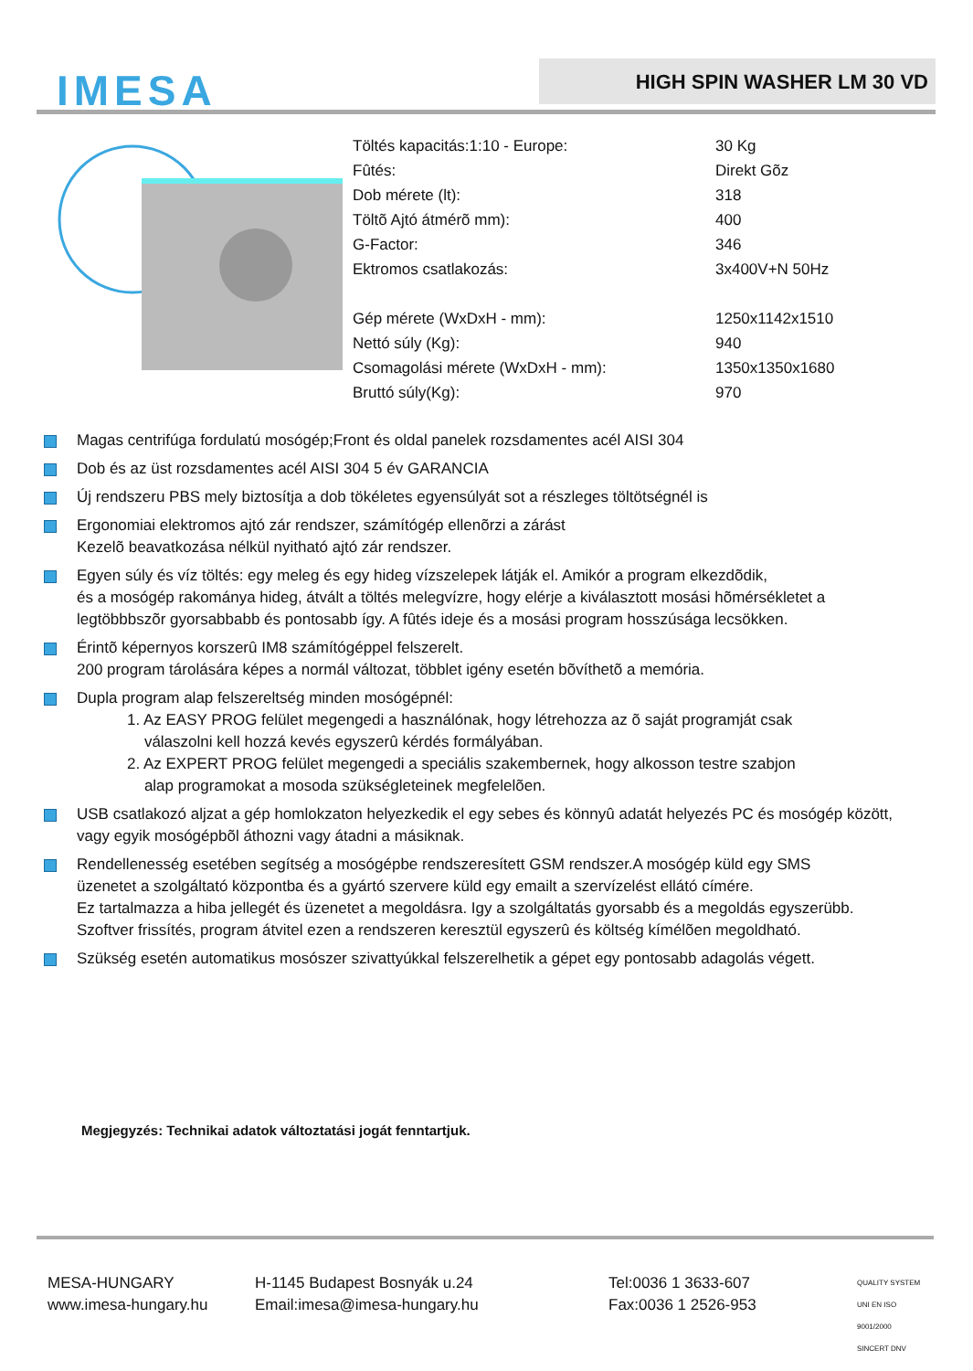IMESA HIGH SPIN WASHER LM 30 VD
| Töltés kapacitás:1:10 - Europe: | 30 Kg |
| Fûtés: | Direkt Gõz |
| Dob mérete (lt): | 318 |
| Töltõ Ajtó átmérõ mm): | 400 |
| G-Factor: | 346 |
| Ektromos csatlakozás: | 3x400V+N 50Hz |
| Gép mérete (WxDxH - mm): | 1250x1142x1510 |
| Nettó súly (Kg): | 940 |
| Csomagolási mérete (WxDxH - mm): | 1350x1350x1680 |
| Bruttó súly(Kg): | 970 |
Magas centrifúga fordulatú mosógép;Front és oldal panelek rozsdamentes acél AISI 304
Dob és az üst rozsdamentes acél AISI 304 5 év GARANCIA
Új rendszeru PBS mely biztosítja a dob tökéletes egyensúlyát sot a részleges töltötségnél is
Ergonomiai elektromos ajtó zár rendszer, számítógép ellenõrzi a zárást
Kezelõ beavatkozása nélkül nyitható ajtó zár rendszer.
Egyen súly és víz töltés: egy meleg és egy hideg vízszelepek látják el. Amikór a program elkezdõdik,
és a mosógép rakománya hideg, átvált a töltés melegvízre, hogy elérje a kiválasztott mosási hõmérsékletet a
legtöbbbszõr gyorsabbabb és pontosabb így. A fûtés ideje és a mosási program hosszúsága lecsökken.
Érintõ képernyos korszerû IM8 számítógéppel felszerelt.
200 program tárolására képes a normál változat, többlet igény esetén bõvíthetõ a memória.
Dupla program alap felszereltség minden mosógépnél:
1. Az EASY PROG felület megengedi a használónak, hogy létrehozza az õ saját programját csak
válaszolni kell hozzá kevés egyszerû kérdés formályában.
2. Az EXPERT PROG felület megengedi a speciális szakembernek, hogy alkosson testre szabjon
alap programokat a mosoda szükségleteinek megfelelõen.
USB csatlakozó aljzat a gép homlokzaton helyezkedik el egy sebes és könnyû adatát helyezés PC és mosógép között,
vagy egyik mosógépbõl áthozni vagy átadni a másiknak.
Rendellenesség esetében segítség a mosógépbe rendszeresített GSM rendszer.A mosógép küld egy SMS
üzenetet a szolgáltató központba és a gyártó szervere küld egy emailt a szervízelést ellátó címére.
Ez tartalmazza a hiba jellegét és üzenetet a megoldásra. Igy a szolgáltatás gyorsabb és a megoldás egyszerübb.
Szoftver frissítés, program átvitel ezen a rendszeren keresztül egyszerû és költség kímélõen megoldható.
Szükség esetén automatikus mosószer szivattyúkkal felszerelhetik a gépet egy pontosabb adagolás végett.
Megjegyzés: Technikai adatok változtatási jogát fenntartjuk.
| MESA-HUNGARY www.imesa-hungary.hu | H-1145 Budapest Bosnyák u.24 Email:imesa@imesa-hungary.hu | Tel:0036 1 3633-607 Fax:0036 1 2526-953 | QUALITY SYSTEM UNI EN ISO 9001/2000 SINCERT DNV |